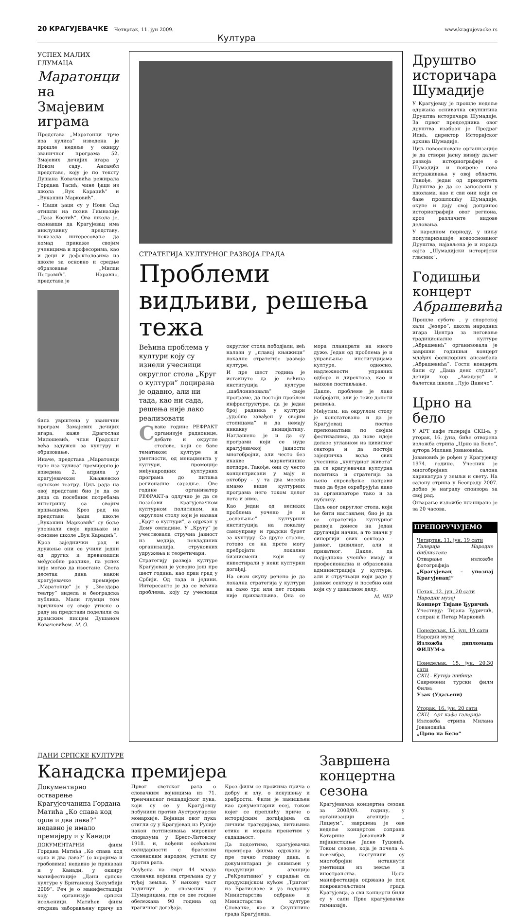20 КРАГУЈЕВАЧКЕ Четвртак, 11. јун 2009.
Култура
www.kragujevacke.rs
УСПЕХ МАЛИХ ГЛУМАЦА
Маратонци на Змајевим играма
Представа „Маратонци трче иза кулиса” изведена је прошле недеље у оквиру званичног програма 52. Змајевих дечијих игара у Новом саду. Ансамбл представе, коју је по тексту Душана Ковачевића режирала Гордана Тасић, чине ђаци из школа „Вук Караџић” и „Вукашин Марковић”.
- Наши ђаци су у Нови Сад отишли на позив Гимназије „Лаза Костић”. Ова школа је, сазнавши да Крагујевац има инклузивну представу, показала интересовање да комад прикаже својим ученицима и професорима, као и деци и дефектолозима из школе за основно и средње образовање „Милан Петровић”. Наравно, представа је
била уврштена у званични програм Замајевих дечијих игара, каже Драгослав Милошевић, члан Градског већа задужен за културу и образовање.
Иначе, представа „Маратонци трче иза кулиса” премијерно је изведена 2. априла у крагујевачком Књажевско српском театру. Циљ рада на овој представи био је да се деца са посебним потребама интегришу са својим вршњацима. Кроз рад на представи ђаци школе „Вукашин Марковић” су боље упознали своје вршњаке из основне школе „Вук Караџић”.
Кроз заједнички рад и дружење они се учили једни од других и превазишли међусобне разлике, па успех није могао да изостане. Свега десетак дана након крагујевачке премијере „Маратонце” је у „Звездара театру” видела и београдска публика. Мали глумци том приликом су своје утиске о раду на представи поделили са драмским писцем Душаном Ковачевићем. М. О.
СТРАТЕГИЈА КУЛТУРНОГ РАЗВОЈА ГРАДА
Проблеми видљиви, решења тежа
Већина проблема у култури коју су изнели учесници округлог стола „Круг о култури” лоцирана је одавно, али ни тада, као ни сада, решења није лако реализовати
Сваке године РЕФРАКТ организује радионице, дебате и округле столове, који се баве тематиком културе и уметности, од менаџмента у култури, промоције међународних културних програма до питања регионалне сарадње. Ове године организатор РЕФРАКТ-а одлучио је да се позабави крагујевачком културном политиком, на округлом столу који је назван „Круг о култури”, а одржан у Дому омладине. У „Кругу” је учествовала стручна јавност из медија, невладиних организација, струковних удружења и теоретичари.
Стратегију развоја културе Крагујевац је усвојио још пре шест година, као први град у Србији. Од тада и једини. Интересанто је да се већина проблема, коју су учесници округлог стола пободјали, већ налази у „плавој књижици” локалне стратегије развоја културе.
И пре шест година је истакнуто да је већина институција културе „шаблонизовала” своје програме, да постоји проблем инфраструктуре, да је један број радника у култури „удобно завађен у својим столицама” и да немају никакву иницијативу. Наглашено је и да су програми који се нуде крагујевачкој јавности многобројни, али често без икакве маркетиншке потпоре. Такође, они су често концентрисани у мају и октобру - у та два месеца имамо више културних програма него током целог лета и зиме.
Као један од великих проблема уочено је и „ослањање” културних институција на локалну самоуправу и градски буџет за културу. Са друге стране, готово се на прсте могу пребројати локални бизнисмени који су инвестирали у неки културни догађај.
На овом скупу речено је да локална стратегија у култури на само три или пет година није прихватљива. Она се мора планирати на много дуже. Један од проблема је и управљање институцијама културе, односно, надлежности управних одбора и директора, као и њихове постављање.
Дакле, проблеме је лако набројати, али је теже донети решења.
Међутим, на округлом столу је констатовано и да је Крагујевац постао препознатљив по својим фестивалима, да нове идеје долазе углавном из цивилног сектора и да постоји заједничка воља свих учесника „културног живота” да се крагујевачка културна политика и стратегија за њено спровођење направи тако да буде охрабрујућа како за организаторе тако и за публику.
Циљ овог округлог стола, који ће бити настављен, био је да се стратегија културног развоја донесе на један другачији начин, а то значи у синергији свих сектора - јавног, цивилног, али и приватног. Дакле, да подједнако учешће имају и професионална и образована администрација у култури, али и стручњаци који раде у јавном сектору и посебно они који су у цивилном делу.
М. ЧЕР
Друштво историчара Шумадије
У Крагујевцу је прошле недеље одржана оснивачка скупштина Друштва историчара Шумадије. За првог председника овог друштва изабран је Предраг Илић, директор Историјског архива Шумадије.
Циљ новооснoване организације је да створи јасну визију даљег развоја историографије о Шумадији и покрене нова истраживања у овој области. Такође, један од приоритета Друштва је да се запослени у школама, као и сви они који се баве прошлошћу Шумадије, окупе и дају свој допринос историографији овог региона, кроз различите видове деловања.
У наредном периоду, у циљу популаризације новооснованог Друштва, најављена је и израда сајта „Шумадијски историјски гласник”.
Годишњи концерт Абрашевића
Прошле суботе , у спортској хали „Језеро”, школа народних игара Центра за неговање традиционалне културе „Абрашевић” организовала је завршни годишњи концерт млађих фолклорних ансамбала „Абрашевића”. Гости концерта били су „Даца денс студио”, дечији хор „Амадеус” и балетска школа „Лујо Давичо”.
Црно на бело
У АРТ кафе галерија СКЦ-а, у уторак, 16. јуна, биће отворена изложба стрипа „Црно на Бело”, аутора Милана Јовановића.
Јовановић је рођен у Крагујевцу 1974. године. Учесник је многобројних салона карикатура у земљи и свету. На салону стрипа у Београду 2007. добио је награду спонзора за свој рад.
Отварање изложбе планирано је за 20 часова.
ПРЕПОРУЧУЈЕМО
Четвртак, 11. јун, 19 сати
Галерија Народне библиотеке
Отварање изложбе фотографија
„Крагујевац – упознај Крагујевац!”
Петак, 12. јун, 20 сати
Народни музеј
Концерт Тијане Ђуричић
Учествују: Тијана Ђуричић, сопран и Петар Марковић
Понедељак, 15. јун, 19 сати
Народни музеј
Изложба дипломаца ФИЛУМ-а
Понедељак, 15. јун, 20.30 сати
СКЦ - Кутија шибица
Савремени турски филм Филм:
Узак (Удаљени)
Уторак, 16. јун, 20 сати
СКЦ - Арт кафе галерија
Изложба стрипа Милана Јовановића
„Црно на Бело”
ДАНИ СРПСКЕ КУЛТУРЕ
Канадска премијера
Документарно остварење Крагујевчанина Гордана Матића „Ко спава код орла и два лава?” недавно је имало премијеру и у Канади
ДОКУМЕНТАРНИ филм Гордана Матића „Ко спава код орла и два лава?” (о херојима и гробовима) недавно је приказан и у Канади, у оквиру манифестације „Дани српске културе у Британској Колумбији 2009”. Реч је о манифестацији коју организује српски исељеници. Матићев филм открива заборављену причу из Првог светског рата о словачким војницима из 71. тренчинског пешадијског пука, који су се у Крагујевцу побунили против Аустроугарске монархије. Војници овог пука стигли су у Крагујевац из Русије након потписивања мировног споразума у Брест-Литовску 1918. и, вођени осећањем солидарности с братским словенским народом, устали су против рата.
Осуђена на смрт 44 млада словачка војника стрељана су у туђој земљи. У њихову част подигнут је споменик у Шумарицама, где се ове године обележава 90 година од трагичног догађаја.
Кроз филм се прожима прича о добру и злу, о искушењу и храбрости. Филм је замишљен као документарни есеј, током којег се преплићу приче о историјским догађајима са личним трагедијама, питањима етике и морала пренетим у садашњост.
Да подсетимо, крагујевачка премијера филма одржана је пре тачно годину дана, а документарац је снимљен у продукцији агенције „РеКреативно” у сарадњи са продукцијском кућом „Тригон” из Братиславе и уз подршку Министарства одбране и Министарства културе Словачке, као и Скупштине града Крагујевца.
Завршена концертна сезона
Крагујевачка концертна сезона за 2008/09. годину, у организацији агенције „ Лицеум”, завршена је ове недеље концертом сопрана Катарине Јовановић и пијанисткиње Јасне Туцовић. Током сезоне, која је почела 4. новембра, наступили су многобројни истакнути уметници из земље и иностранства. Цела манифестација одржана је под покровитељством града Крагујевца, а сви концерти били су у сали Прве крагујевачке гимназије.